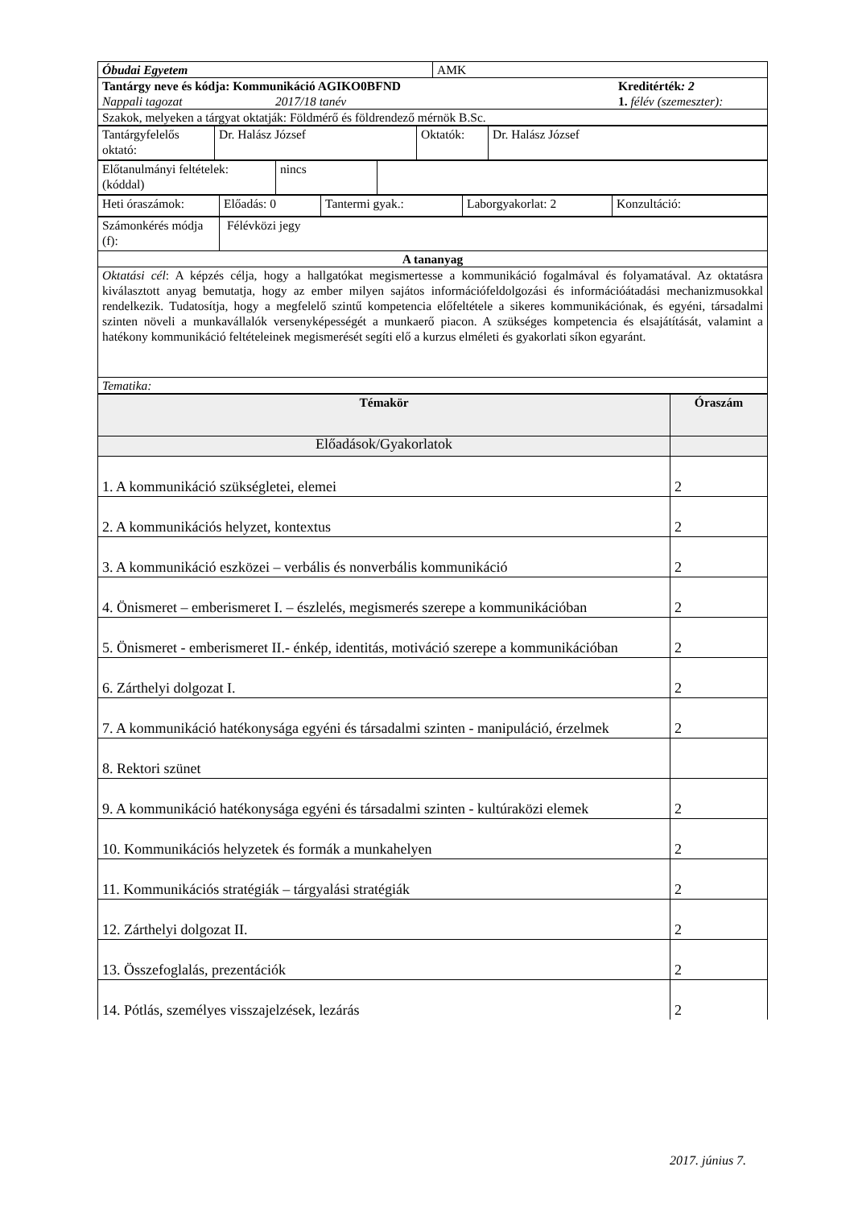| Óbudai Egyetem | AMK |
| Tantárgy neve és kódja: Kommunikáció AGIKO0BFND Kreditérték : 2 Nappali tagozat 2017/18 tanév 1. félév (szemeszter): | |
| Szakok, melyeken a tárgyat oktatják: Földmérő és földrendező mérnök B.Sc. | |
| Tantárgyfelelős oktató: | Dr. Halász József | Oktatók: | Dr. Halász József |
| Előtanulmányi feltételek: (kóddal) | nincs | |
| Heti óraszámok: | Előadás: 0 | Tantermi gyak.: | Laborgyakorlat: 2 | Konzultáció: |
| Számonkérés módja (f): | Félévközi jegy |
| A tananyag | |
| Oktatási cél : A képzés célja, hogy a hallgatókat megismertesse a kommunikáció fogalmával és folyamatával. Az oktatásra kiválasztott anyag bemutatja, hogy az ember milyen sajátos információfeldolgozási és információátadási mechanizmusokkal rendelkezik. Tudatosítja, hogy a megfelelő szintű kompetencia előfeltétele a sikeres kommunikációnak, és egyéni, társadalmi szinten növeli a munkavállalók versenyképességét a munkaerő piacon. A szükséges kompetencia és elsajátítását, valamint a hatékony kommunikáció feltételeinek megismerését segíti elő a kurzus elméleti és gyakorlati síkon egyaránt. | |
| Tematika: | |
| Témakör | Óraszám |
| --- | --- |
| Előadások/Gyakorlatok | |
| 1. A kommunikáció szükségletei, elemei | 2 |
| 2. A kommunikációs helyzet, kontextus | 2 |
| 3. A kommunikáció eszközei – verbális és nonverbális kommunikáció | 2 |
| 4. Önismeret – emberismeret I. – észlelés, megismerés szerepe a kommunikációban | 2 |
| 5. Önismeret - emberismeret II.- énkép, identitás, motiváció szerepe a kommunikációban | 2 |
| 6. Zárthelyi dolgozat I. | 2 |
| 7. A kommunikáció hatékonysága egyéni és társadalmi szinten - manipuláció, érzelmek | 2 |
| 8. Rektori szünet | |
| 9. A kommunikáció hatékonysága egyéni és társadalmi szinten - kultúraközi elemek | 2 |
| 10. Kommunikációs helyzetek és formák a munkahelyen | 2 |
| 11. Kommunikációs stratégiák – tárgyalási stratégiák | 2 |
| 12. Zárthelyi dolgozat II. | 2 |
| 13. Összefoglalás, prezentációk | 2 |
| 14. Pótlás, személyes visszajelzések, lezárás | 2 |
2017. június 7.